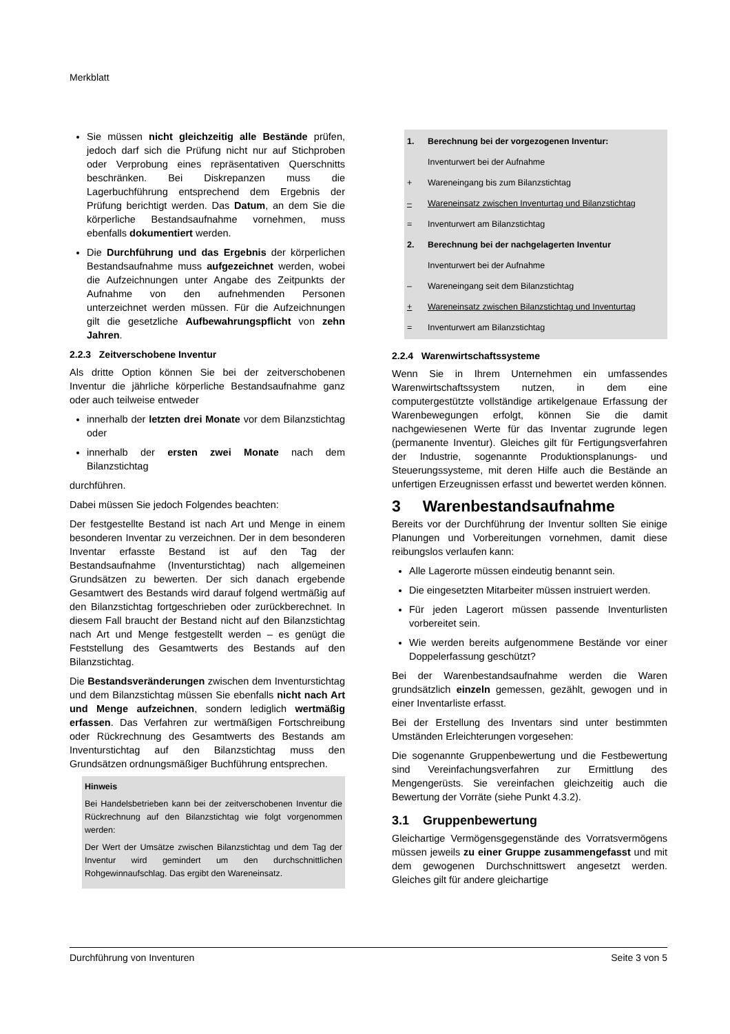Merkblatt
Sie müssen nicht gleichzeitig alle Bestände prüfen, jedoch darf sich die Prüfung nicht nur auf Stichproben oder Verprobung eines repräsentativen Querschnitts beschränken. Bei Diskrepanzen muss die Lagerbuchführung entsprechend dem Ergebnis der Prüfung berichtigt werden. Das Datum, an dem Sie die körperliche Bestandsaufnahme vornehmen, muss ebenfalls dokumentiert werden.
Die Durchführung und das Ergebnis der körperlichen Bestandsaufnahme muss aufgezeichnet werden, wobei die Aufzeichnungen unter Angabe des Zeitpunkts der Aufnahme von den aufnehmenden Personen unterzeichnet werden müssen. Für die Aufzeichnungen gilt die gesetzliche Aufbewahrungspflicht von zehn Jahren.
2.2.3 Zeitverschobene Inventur
Als dritte Option können Sie bei der zeitverschobenen Inventur die jährliche körperliche Bestandsaufnahme ganz oder auch teilweise entweder
innerhalb der letzten drei Monate vor dem Bilanzstichtag oder
innerhalb der ersten zwei Monate nach dem Bilanzstichtag
durchführen.
Dabei müssen Sie jedoch Folgendes beachten:
Der festgestellte Bestand ist nach Art und Menge in einem besonderen Inventar zu verzeichnen. Der in dem besonderen Inventar erfasste Bestand ist auf den Tag der Bestandsaufnahme (Inventurstichtag) nach allgemeinen Grundsätzen zu bewerten. Der sich danach ergebende Gesamtwert des Bestands wird darauf folgend wertmäßig auf den Bilanzstichtag fortgeschrieben oder zurückberechnet. In diesem Fall braucht der Bestand nicht auf den Bilanzstichtag nach Art und Menge festgestellt werden – es genügt die Feststellung des Gesamtwerts des Bestands auf den Bilanzstichtag.
Die Bestandsveränderungen zwischen dem Inventurstichtag und dem Bilanzstichtag müssen Sie ebenfalls nicht nach Art und Menge aufzeichnen, sondern lediglich wertmäßig erfassen. Das Verfahren zur wertmäßigen Fortschreibung oder Rückrechnung des Gesamtwerts des Bestands am Inventurstichtag auf den Bilanzstichtag muss den Grundsätzen ordnungsmäßiger Buchführung entsprechen.
Hinweis
Bei Handelsbetrieben kann bei der zeitverschobenen Inventur die Rückrechnung auf den Bilanzstichtag wie folgt vorgenommen werden:
Der Wert der Umsätze zwischen Bilanzstichtag und dem Tag der Inventur wird gemindert um den durchschnittlichen Rohgewinnaufschlag. Das ergibt den Wareneinsatz.
1. Berechnung bei der vorgezogenen Inventur:
Inventurwert bei der Aufnahme
+ Wareneingang bis zum Bilanzstichtag
– Wareneinsatz zwischen Inventurtag und Bilanzstichtag
= Inventurwert am Bilanzstichtag
2. Berechnung bei der nachgelagerten Inventur
Inventurwert bei der Aufnahme
– Wareneingang seit dem Bilanzstichtag
+ Wareneinsatz zwischen Bilanzstichtag und Inventurtag
= Inventurwert am Bilanzstichtag
2.2.4 Warenwirtschaftssysteme
Wenn Sie in Ihrem Unternehmen ein umfassendes Warenwirtschaftssystem nutzen, in dem eine computergestützte vollständige artikelgenaue Erfassung der Warenbewegungen erfolgt, können Sie die damit nachgewiesenen Werte für das Inventar zugrunde legen (permanente Inventur). Gleiches gilt für Fertigungsverfahren der Industrie, sogenannte Produktionsplanungs- und Steuerungssysteme, mit deren Hilfe auch die Bestände an unfertigen Erzeugnissen erfasst und bewertet werden können.
3 Warenbestandsaufnahme
Bereits vor der Durchführung der Inventur sollten Sie einige Planungen und Vorbereitungen vornehmen, damit diese reibungslos verlaufen kann:
Alle Lagerorte müssen eindeutig benannt sein.
Die eingesetzten Mitarbeiter müssen instruiert werden.
Für jeden Lagerort müssen passende Inventurlisten vorbereitet sein.
Wie werden bereits aufgenommene Bestände vor einer Doppelerfassung geschützt?
Bei der Warenbestandsaufnahme werden die Waren grundsätzlich einzeln gemessen, gezählt, gewogen und in einer Inventarliste erfasst.
Bei der Erstellung des Inventars sind unter bestimmten Umständen Erleichterungen vorgesehen:
Die sogenannte Gruppenbewertung und die Festbewertung sind Vereinfachungsverfahren zur Ermittlung des Mengengerüsts. Sie vereinfachen gleichzeitig auch die Bewertung der Vorräte (siehe Punkt 4.3.2).
3.1 Gruppenbewertung
Gleichartige Vermögensgegenstände des Vorratsvermögens müssen jeweils zu einer Gruppe zusammengefasst und mit dem gewogenen Durchschnittswert angesetzt werden. Gleiches gilt für andere gleichartige
Durchführung von Inventuren Seite 3 von 5